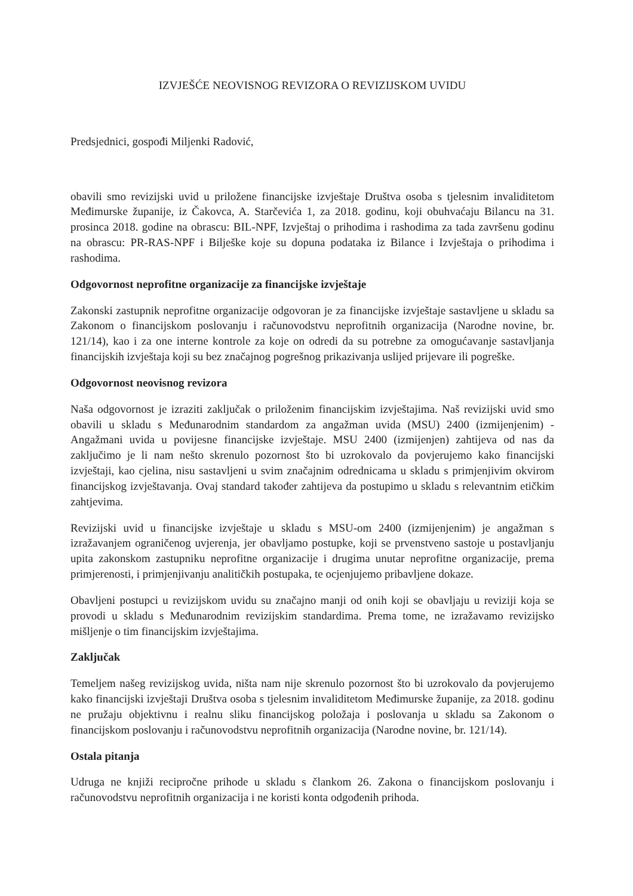IZVJEŠĆE NEOVISNOG REVIZORA O REVIZIJSKOM UVIDU
Predsjednici, gospođi Miljenki Radović,
obavili smo revizijski uvid u priložene financijske izvještaje Društva osoba s tjelesnim invaliditetom Međimurske županije, iz Čakovca, A. Starčevića 1, za 2018. godinu, koji obuhvaćaju Bilancu na 31. prosinca 2018. godine na obrascu: BIL-NPF, Izvještaj o prihodima i rashodima za tada završenu godinu na obrascu: PR-RAS-NPF i Bilješke koje su dopuna podataka iz Bilance i Izvještaja o prihodima i rashodima.
Odgovornost neprofitne organizacije za financijske izvještaje
Zakonski zastupnik neprofitne organizacije odgovoran je za financijske izvještaje sastavljene u skladu sa Zakonom o financijskom poslovanju i računovodstvu neprofitnih organizacija (Narodne novine, br. 121/14), kao i za one interne kontrole za koje on odredi da su potrebne za omogućavanje sastavljanja financijskih izvještaja koji su bez značajnog pogrešnog prikazivanja uslijed prijevare ili pogreške.
Odgovornost neovisnog revizora
Naša odgovornost je izraziti zaključak o priloženim financijskim izvještajima. Naš revizijski uvid smo obavili u skladu s Međunarodnim standardom za angažman uvida (MSU) 2400 (izmijenjenim) - Angažmani uvida u povijesne financijske izvještaje. MSU 2400 (izmijenjen) zahtijeva od nas da zaključimo je li nam nešto skrenulo pozornost što bi uzrokovalo da povjerujemo kako financijski izvještaji, kao cjelina, nisu sastavljeni u svim značajnim odrednicama u skladu s primjenjivim okvirom financijskog izvještavanja. Ovaj standard također zahtijeva da postupimo u skladu s relevantnim etičkim zahtjevima.
Revizijski uvid u financijske izvještaje u skladu s MSU-om 2400 (izmijenjenim) je angažman s izražavanjem ograničenog uvjerenja, jer obavljamo postupke, koji se prvenstveno sastoje u postavljanju upita zakonskom zastupniku neprofitne organizacije i drugima unutar neprofitne organizacije, prema primjerenosti, i primjenjivanju analitičkih postupaka, te ocjenjujemo pribavljene dokaze.
Obavljeni postupci u revizijskom uvidu su značajno manji od onih koji se obavljaju u reviziji koja se provodi u skladu s Međunarodnim revizijskim standardima. Prema tome, ne izražavamo revizijsko mišljenje o tim financijskim izvještajima.
Zaključak
Temeljem našeg revizijskog uvida, ništa nam nije skrenulo pozornost što bi uzrokovalo da povjerujemo kako financijski izvještaji Društva osoba s tjelesnim invaliditetom Međimurske županije, za 2018. godinu ne pružaju objektivnu i realnu sliku financijskog položaja i poslovanja u skladu sa Zakonom o financijskom poslovanju i računovodstvu neprofitnih organizacija (Narodne novine, br. 121/14).
Ostala pitanja
Udruga ne knjiži recipročne prihode u skladu s člankom 26. Zakona o financijskom poslovanju i računovodstvu neprofitnih organizacija i ne koristi konta odgođenih prihoda.